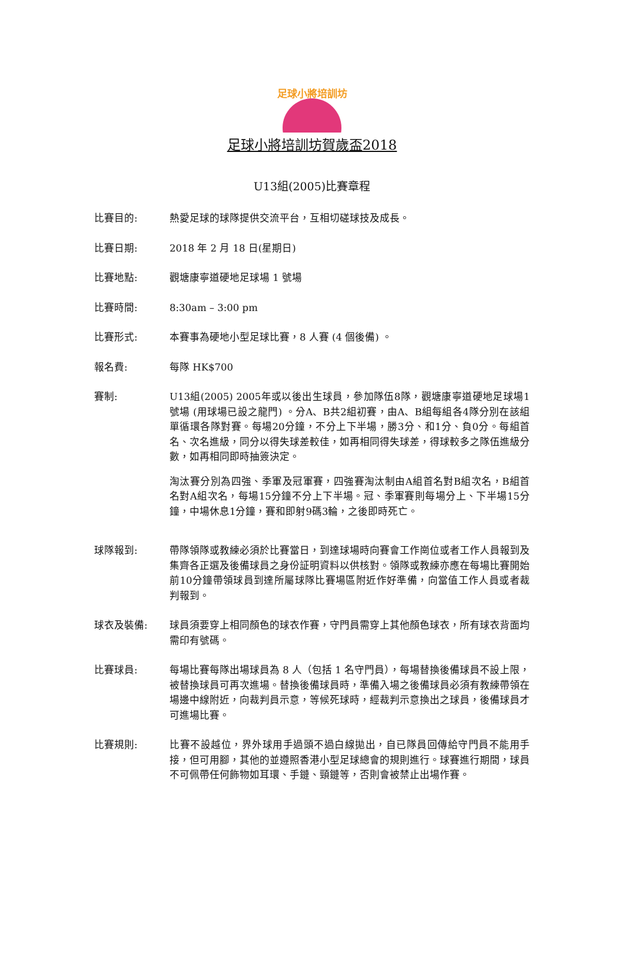足球小將培訓坊
足球小將培訓坊賀歲盃2018
U13組(2005)比賽章程
比賽目的: 熱愛足球的球隊提供交流平台，互相切磋球技及成長。
比賽日期: 2018 年 2 月 18 日(星期日)
比賽地點: 觀塘康寧道硬地足球場 1 號場
比賽時間: 8:30am – 3:00 pm
比賽形式: 本賽事為硬地小型足球比賽，8 人賽 (4 個後備) 。
報名費: 每隊 HK$700
賽制: U13組(2005) 2005年或以後出生球員，參加隊伍8隊，觀塘康寧道硬地足球場1號場 (用球場已設之龍門) 。分A、B共2組初賽，由A、B組每組各4隊分別在該組單循環各隊對賽。每場20分鐘，不分上下半場，勝3分、和1分、負0分。每組首名、次名進級，同分以得失球差較佳，如再相同得失球差，得球較多之隊伍進級分數，如再相同即時抽簽決定。
淘汰賽分別為四強、季軍及冠軍賽，四強賽淘汰制由A組首名對B組次名，B組首名對A組次名，每場15分鐘不分上下半場。冠、季軍賽則每場分上、下半場15分鐘，中場休息1分鐘，賽和即射9碼3輪，之後即時死亡。
球隊報到: 帶隊領隊或教練必須於比賽當日，到達球場時向賽會工作崗位或者工作人員報到及集齊各正選及後備球員之身份証明資料以供核對。領隊或教練亦應在每場比賽開始前10分鐘帶領球員到達所屬球隊比賽場區附近作好準備，向當值工作人員或者裁判報到。
球衣及裝備: 球員須要穿上相同顏色的球衣作賽，守門員需穿上其他顏色球衣，所有球衣背面均需印有號碼。
比賽球員: 每場比賽每隊出場球員為 8 人（包括 1 名守門員），每場替換後備球員不設上限，被替換球員可再次進場。替換後備球員時，準備入場之後備球員必須有教練帶領在場邊中線附近，向裁判員示意，等候死球時，經裁判示意換出之球員，後備球員才可進場比賽。
比賽規則: 比賽不設越位，界外球用手過頭不過白線拋出，自已隊員回傳給守門員不能用手接，但可用腳，其他的並遵照香港小型足球總會的規則進行。球賽進行期間，球員不可佩帶任何飾物如耳環、手鏈、頸鏈等，否則會被禁止出場作賽。